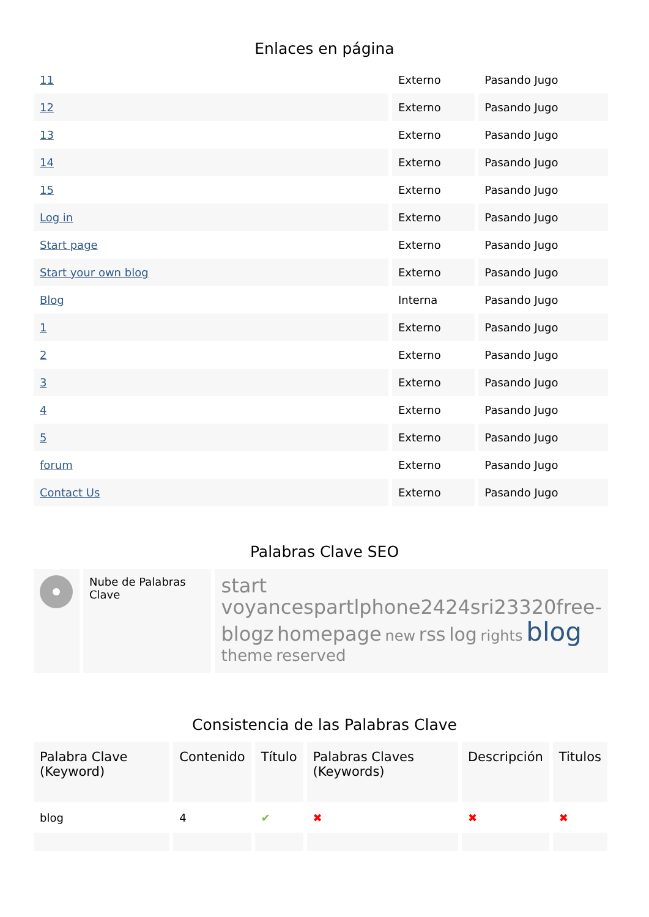Enlaces en página
| 11 | Externo | Pasando Jugo |
| 12 | Externo | Pasando Jugo |
| 13 | Externo | Pasando Jugo |
| 14 | Externo | Pasando Jugo |
| 15 | Externo | Pasando Jugo |
| Log in | Externo | Pasando Jugo |
| Start page | Externo | Pasando Jugo |
| Start your own blog | Externo | Pasando Jugo |
| Blog | Interna | Pasando Jugo |
| 1 | Externo | Pasando Jugo |
| 2 | Externo | Pasando Jugo |
| 3 | Externo | Pasando Jugo |
| 4 | Externo | Pasando Jugo |
| 5 | Externo | Pasando Jugo |
| forum | Externo | Pasando Jugo |
| Contact Us | Externo | Pasando Jugo |
Palabras Clave SEO
| | Nube de Palabras Clave | start voyancespartlphone2424sri23320free-blogz homepage new rss log rights blog theme reserved |
Consistencia de las Palabras Clave
| Palabra Clave (Keyword) | Contenido | Título | Palabras Claves (Keywords) | Descripción | Titulos |
| --- | --- | --- | --- | --- | --- |
| blog | 4 | ✔ | ✖ | ✖ | ✖ |